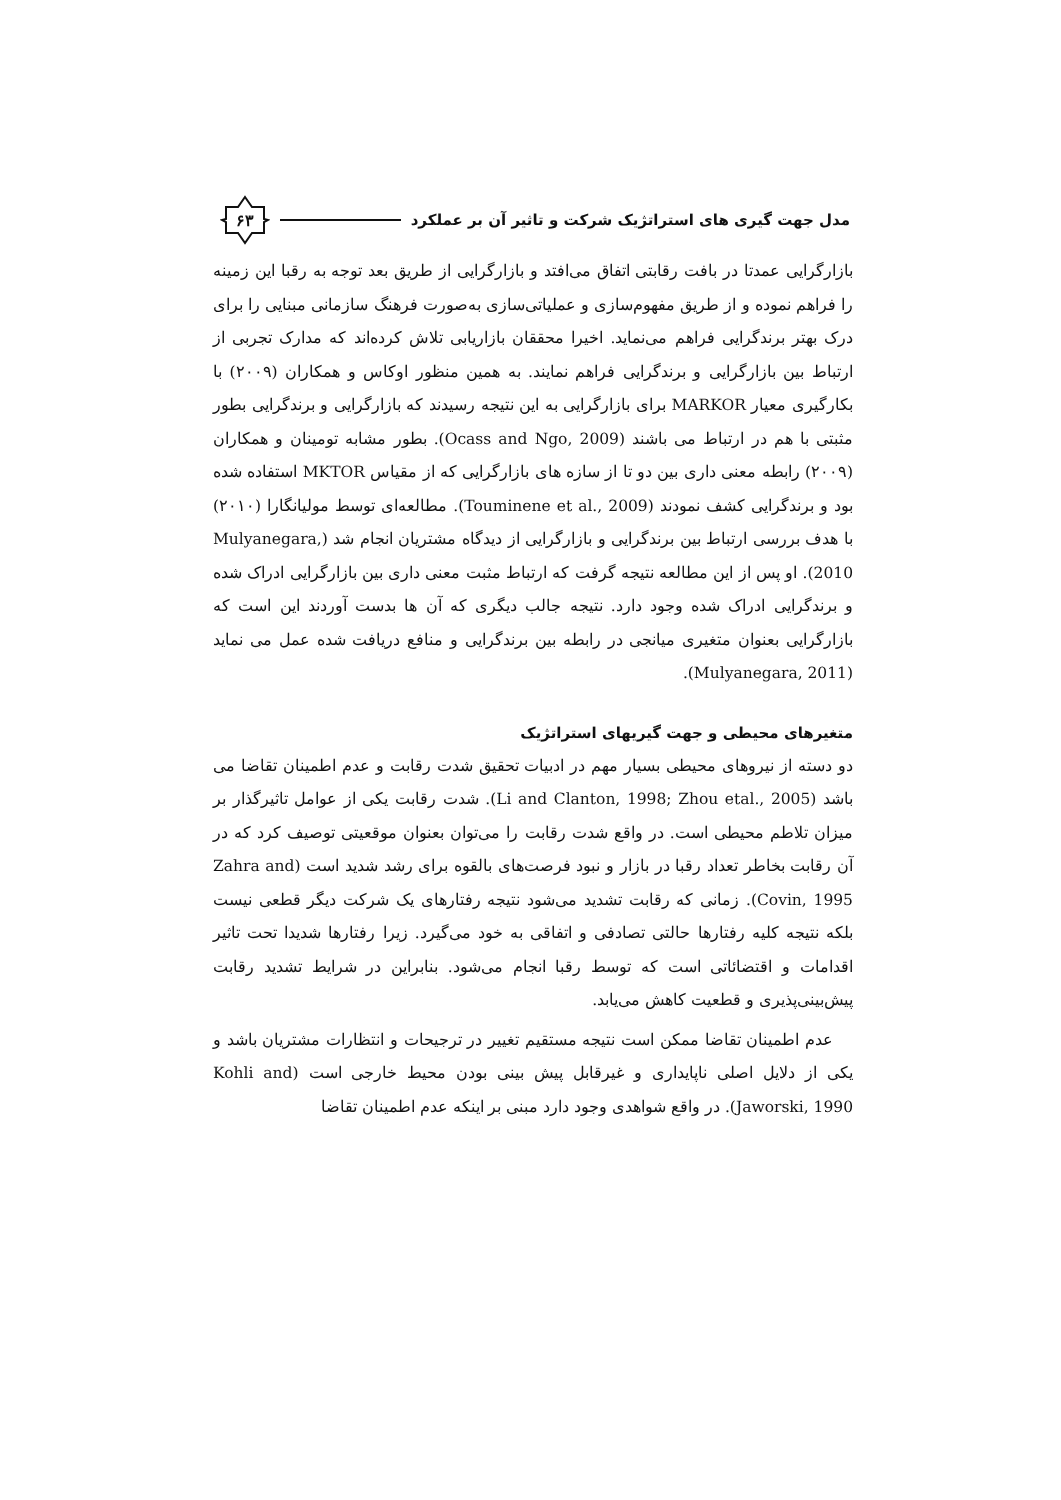مدل جهت گیری های استراتژیک شرکت و تاثیر آن بر عملکرد
۶۳
بازارگرایی عمدتا در بافت رقابتی اتفاق می‌افتد و بازارگرایی از طریق بعد توجه به رقبا این زمینه را فراهم نموده و از طریق مفهوم‌سازی و عملیاتی‌سازی به‌صورت فرهنگ سازمانی مبنایی را برای درک بهتر برندگرایی فراهم می‌نماید. اخیرا محققان بازاریابی تلاش کرده‌اند که مدارک تجربی از ارتباط بین بازارگرایی و برندگرایی فراهم نمایند. به همین منظور اوکاس و همکاران (۲۰۰۹) با بکارگیری معیار MARKOR برای بازارگرایی به این نتیجه رسیدند که بازارگرایی و برندگرایی بطور مثبتی با هم در ارتباط می باشند (Ocass and Ngo, 2009). بطور مشابه تومینان و همکاران (۲۰۰۹) رابطه معنی داری بین دو تا از سازه های بازارگرایی که از مقیاس MKTOR استفاده شده بود و برندگرایی کشف نمودند (Touminene et al., 2009). مطالعه‌ای توسط مولیانگارا (۲۰۱۰) با هدف بررسی ارتباط بین برندگرایی و بازارگرایی از دیدگاه مشتریان انجام شد (Mulyanegara, 2010). او پس از این مطالعه نتیجه گرفت که ارتباط مثبت معنی داری بین بازارگرایی ادراک شده و برندگرایی ادراک شده وجود دارد. نتیجه جالب دیگری که آن ها بدست آوردند این است که بازارگرایی بعنوان متغیری میانجی در رابطه بین برندگرایی و منافع دریافت شده عمل می نماید (Mulyanegara, 2011).
متغیرهای محیطی و جهت گیریهای استراتژیک
دو دسته از نیروهای محیطی بسیار مهم در ادبیات تحقیق شدت رقابت و عدم اطمینان تقاضا می باشد (Li and Clanton, 1998; Zhou etal., 2005). شدت رقابت یکی از عوامل تاثیرگذار بر میزان تلاطم محیطی است. در واقع شدت رقابت را می‌توان بعنوان موقعیتی توصیف کرد که در آن رقابت بخاطر تعداد رقبا در بازار و نبود فرصت‌های بالقوه برای رشد شدید است (Zahra and Covin, 1995). زمانی که رقابت تشدید می‌شود نتیجه رفتارهای یک شرکت دیگر قطعی نیست بلکه نتیجه کلیه رفتارها حالتی تصادفی و اتفاقی به خود می‌گیرد. زیرا رفتارها شدیدا تحت تاثیر اقدامات و اقتضائاتی است که توسط رقبا انجام می‌شود. بنابراین در شرایط تشدید رقابت پیش‌بینی‌پذیری و قطعیت کاهش می‌یابد.
عدم اطمینان تقاضا ممکن است نتیجه مستقیم تغییر در ترجیحات و انتظارات مشتریان باشد و یکی از دلایل اصلی ناپایداری و غیرقابل پیش بینی بودن محیط خارجی است (Kohli and Jaworski, 1990). در واقع شواهدی وجود دارد مبنی بر اینکه عدم اطمینان تقاضا